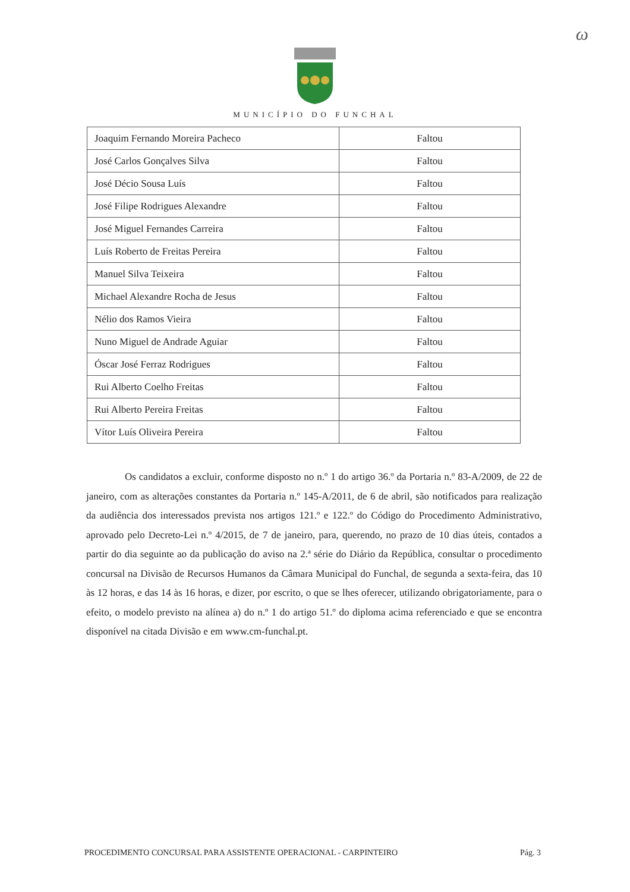ω
MUNICÍPIO DO FUNCHAL
| Joaquim Fernando Moreira Pacheco | Faltou |
| José Carlos Gonçalves Silva | Faltou |
| José Décio Sousa Luís | Faltou |
| José Filipe Rodrigues Alexandre | Faltou |
| José Miguel Fernandes Carreira | Faltou |
| Luís Roberto de Freitas Pereira | Faltou |
| Manuel Silva Teixeira | Faltou |
| Michael Alexandre Rocha de Jesus | Faltou |
| Nélio dos Ramos Vieira | Faltou |
| Nuno Miguel de Andrade Aguiar | Faltou |
| Óscar José Ferraz Rodrigues | Faltou |
| Rui Alberto Coelho Freitas | Faltou |
| Rui Alberto Pereira Freitas | Faltou |
| Vítor Luís Oliveira Pereira | Faltou |
Os candidatos a excluir, conforme disposto no n.º 1 do artigo 36.º da Portaria n.º 83-A/2009, de 22 de janeiro, com as alterações constantes da Portaria n.º 145-A/2011, de 6 de abril, são notificados para realização da audiência dos interessados prevista nos artigos 121.º e 122.º do Código do Procedimento Administrativo, aprovado pelo Decreto-Lei n.º 4/2015, de 7 de janeiro, para, querendo, no prazo de 10 dias úteis, contados a partir do dia seguinte ao da publicação do aviso na 2.ª série do Diário da República, consultar o procedimento concursal na Divisão de Recursos Humanos da Câmara Municipal do Funchal, de segunda a sexta-feira, das 10 às 12 horas, e das 14 às 16 horas, e dizer, por escrito, o que se lhes oferecer, utilizando obrigatoriamente, para o efeito, o modelo previsto na alínea a) do n.º 1 do artigo 51.º do diploma acima referenciado e que se encontra disponível na citada Divisão e em www.cm-funchal.pt.
PROCEDIMENTO CONCURSAL PARA ASSISTENTE OPERACIONAL - CARPINTEIRO Pág. 3